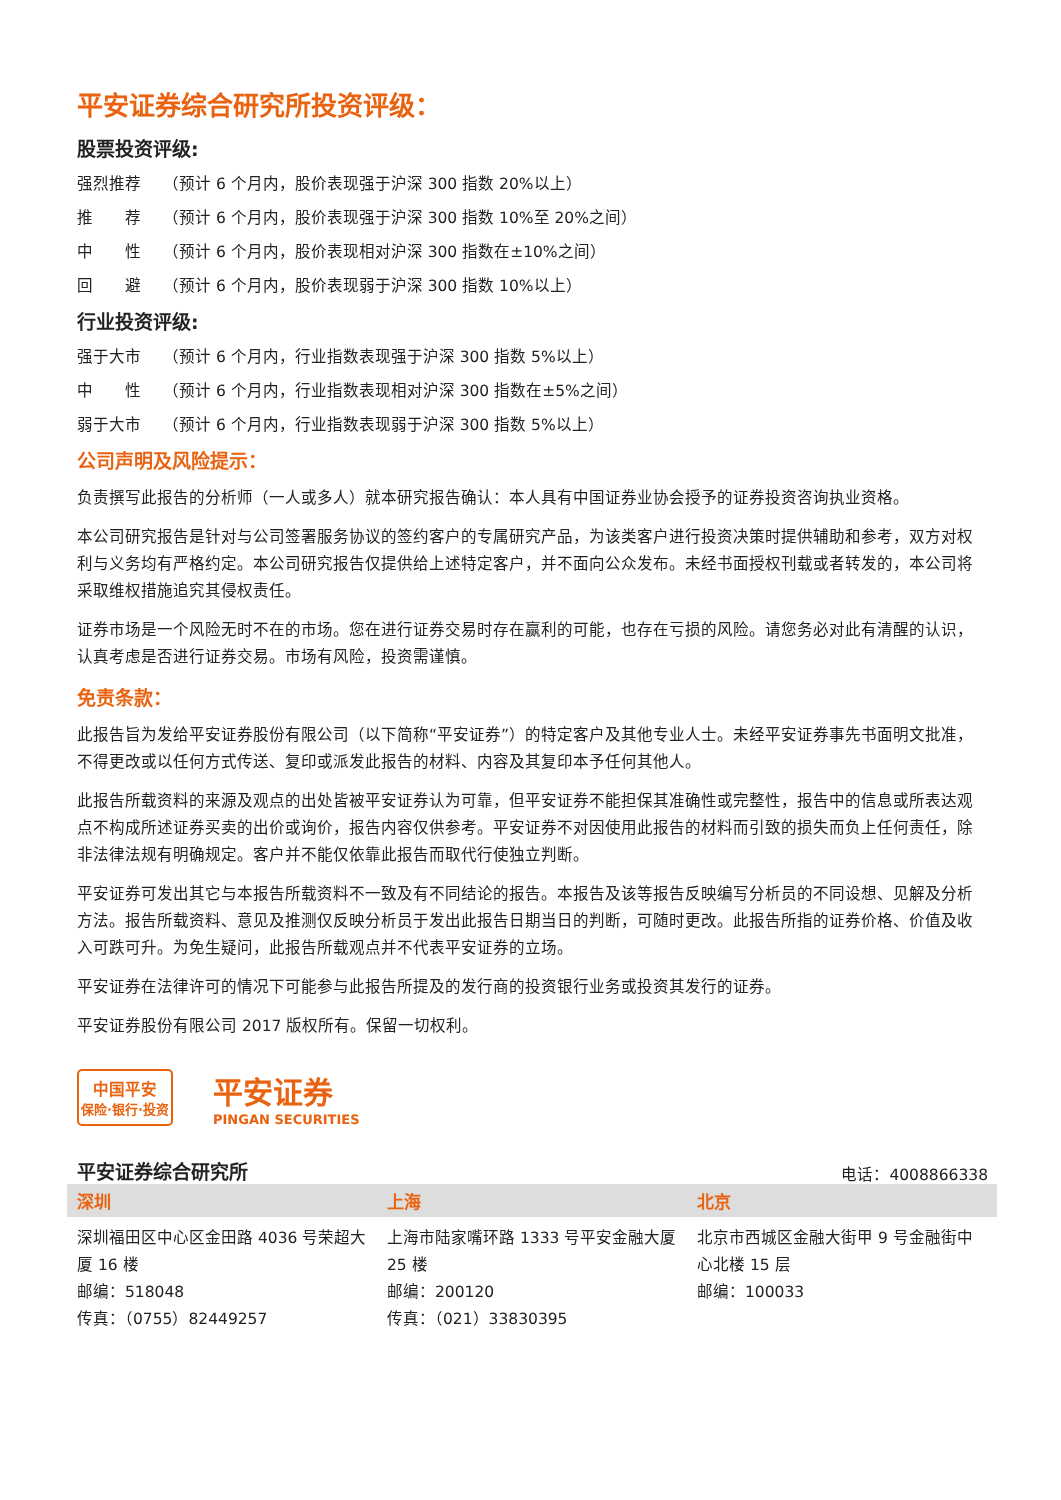平安证券综合研究所投资评级：
股票投资评级:
强烈推荐 （预计 6 个月内，股价表现强于沪深 300 指数 20%以上）
推　　荐 （预计 6 个月内，股价表现强于沪深 300 指数 10%至 20%之间）
中　　性 （预计 6 个月内，股价表现相对沪深 300 指数在±10%之间）
回　　避 （预计 6 个月内，股价表现弱于沪深 300 指数 10%以上）
行业投资评级:
强于大市 （预计 6 个月内，行业指数表现强于沪深 300 指数 5%以上）
中　　性 （预计 6 个月内，行业指数表现相对沪深 300 指数在±5%之间）
弱于大市 （预计 6 个月内，行业指数表现弱于沪深 300 指数 5%以上）
公司声明及风险提示：
负责撰写此报告的分析师（一人或多人）就本研究报告确认：本人具有中国证券业协会授予的证券投资咨询执业资格。
本公司研究报告是针对与公司签署服务协议的签约客户的专属研究产品，为该类客户进行投资决策时提供辅助和参考，双方对权利与义务均有严格约定。本公司研究报告仅提供给上述特定客户，并不面向公众发布。未经书面授权刊载或者转发的，本公司将采取维权措施追究其侵权责任。
证券市场是一个风险无时不在的市场。您在进行证券交易时存在赢利的可能，也存在亏损的风险。请您务必对此有清醒的认识，认真考虑是否进行证券交易。市场有风险，投资需谨慎。
免责条款：
此报告旨为发给平安证券股份有限公司（以下简称“平安证券”）的特定客户及其他专业人士。未经平安证券事先书面明文批准，不得更改或以任何方式传送、复印或派发此报告的材料、内容及其复印本予任何其他人。
此报告所载资料的来源及观点的出处皆被平安证券认为可靠，但平安证券不能担保其准确性或完整性，报告中的信息或所表达观点不构成所述证券买卖的出价或询价，报告内容仅供参考。平安证券不对因使用此报告的材料而引致的损失而负上任何责任，除非法律法规有明确规定。客户并不能仅依靠此报告而取代行使独立判断。
平安证券可发出其它与本报告所载资料不一致及有不同结论的报告。本报告及该等报告反映编写分析员的不同设想、见解及分析方法。报告所载资料、意见及推测仅反映分析员于发出此报告日期当日的判断，可随时更改。此报告所指的证券价格、价值及收入可跌可升。为免生疑问，此报告所载观点并不代表平安证券的立场。
平安证券在法律许可的情况下可能参与此报告所提及的发行商的投资银行业务或投资其发行的证券。
平安证券股份有限公司 2017 版权所有。保留一切权利。
中国平安
保险·银行·投资
平安证券
PINGAN SECURITIES
平安证券综合研究所 电话：4008866338
| 深圳 | 上海 | 北京 |
| --- | --- | --- |
| 深圳福田区中心区金田路 4036 号荣超大厦 16 楼 邮编：518048 传真：（0755）82449257 | 上海市陆家嘴环路 1333 号平安金融大厦 25 楼 邮编：200120 传真：（021）33830395 | 北京市西城区金融大街甲 9 号金融街中心北楼 15 层 邮编：100033 |